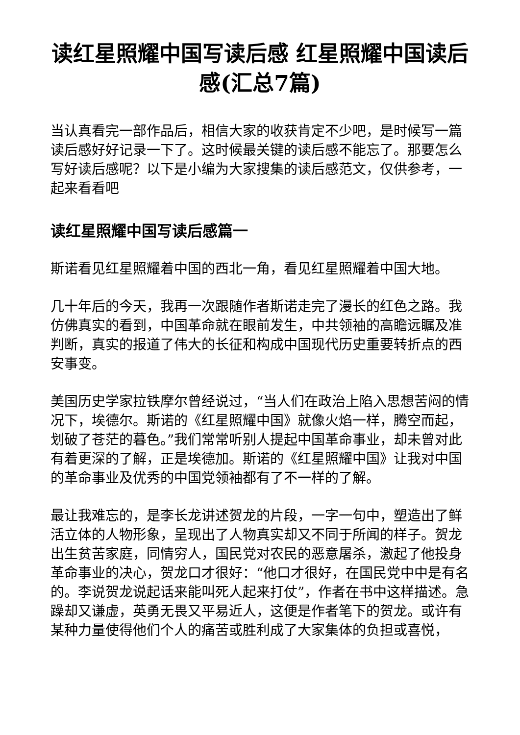读红星照耀中国写读后感 红星照耀中国读后感(汇总7篇)
当认真看完一部作品后，相信大家的收获肯定不少吧，是时候写一篇读后感好好记录一下了。这时候最关键的读后感不能忘了。那要怎么写好读后感呢？以下是小编为大家搜集的读后感范文，仅供参考，一起来看看吧
读红星照耀中国写读后感篇一
斯诺看见红星照耀着中国的西北一角，看见红星照耀着中国大地。
几十年后的今天，我再一次跟随作者斯诺走完了漫长的红色之路。我仿佛真实的看到，中国革命就在眼前发生，中共领袖的高瞻远瞩及准判断，真实的报道了伟大的长征和构成中国现代历史重要转折点的西安事变。
美国历史学家拉铁摩尔曾经说过，“当人们在政治上陷入思想苦闷的情况下，埃德尔。斯诺的《红星照耀中国》就像火焰一样，腾空而起，划破了苍茫的暮色。”我们常常听别人提起中国革命事业，却未曾对此有着更深的了解，正是埃德加。斯诺的《红星照耀中国》让我对中国的革命事业及优秀的中国党领袖都有了不一样的了解。
最让我难忘的，是李长龙讲述贺龙的片段，一字一句中，塑造出了鲜活立体的人物形象，呈现出了人物真实却又不同于所闻的样子。贺龙出生贫苦家庭，同情穷人，国民党对农民的恶意屠杀，激起了他投身革命事业的决心，贺龙口才很好：“他口才很好，在国民党中中是有名的。李说贺龙说起话来能叫死人起来打仗”，作者在书中这样描述。急躁却又谦虚，英勇无畏又平易近人，这便是作者笔下的贺龙。或许有某种力量使得他们个人的痛苦或胜利成了大家集体的负担或喜悦，